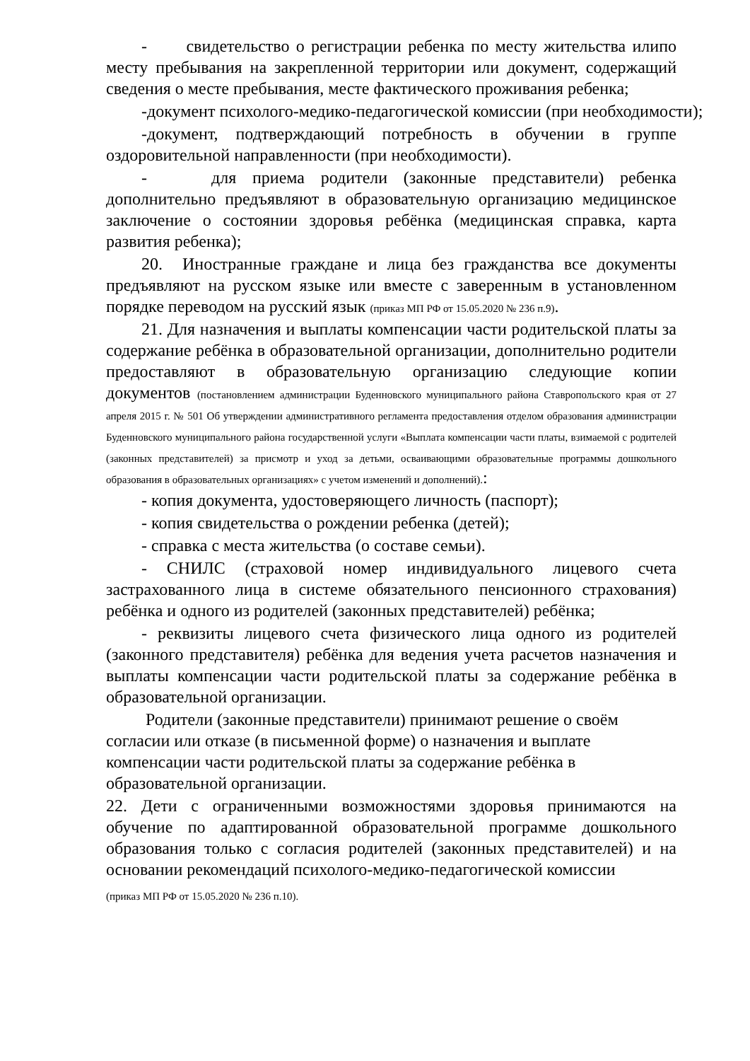- свидетельство о регистрации ребенка по месту жительства илипо месту пребывания на закрепленной территории или документ, содержащий сведения о месте пребывания, месте фактического проживания ребенка;
-документ психолого-медико-педагогической комиссии (при необходимости);
-документ, подтверждающий потребность в обучении в группе оздоровительной направленности (при необходимости).
- для приема родители (законные представители) ребенка дополнительно предъявляют в образовательную организацию медицинское заключение о состоянии здоровья ребёнка (медицинская справка, карта развития ребенка);
20. Иностранные граждане и лица без гражданства все документы предъявляют на русском языке или вместе с заверенным в установленном порядке переводом на русский язык (приказ МП РФ от 15.05.2020 № 236 п.9).
21. Для назначения и выплаты компенсации части родительской платы за содержание ребёнка в образовательной организации, дополнительно родители предоставляют в образовательную организацию следующие копии документов (постановлением администрации Буденновского муниципального района Ставропольского края от 27 апреля 2015 г. № 501 Об утверждении административного регламента предоставления отделом образования администрации Буденновского муниципального района государственной услуги «Выплата компенсации части платы, взимаемой с родителей (законных представителей) за присмотр и уход за детьми, осваивающими образовательные программы дошкольного образования в образовательных организациях» с учетом изменений и дополнений).:
- копия документа, удостоверяющего личность (паспорт);
- копия свидетельства о рождении ребенка (детей);
- справка с места жительства (о составе семьи).
- СНИЛС (страховой номер индивидуального лицевого счета застрахованного лица в системе обязательного пенсионного страхования) ребёнка и одного из родителей (законных представителей) ребёнка;
- реквизиты лицевого счета физического лица одного из родителей (законного представителя) ребёнка для ведения учета расчетов назначения и выплаты компенсации части родительской платы за содержание ребёнка в образовательной организации.
Родители (законные представители) принимают решение о своём согласии или отказе (в письменной форме) о назначения и выплате компенсации части родительской платы за содержание ребёнка в образовательной организации.
22. Дети с ограниченными возможностями здоровья принимаются на обучение по адаптированной образовательной программе дошкольного образования только с согласия родителей (законных представителей) и на основании рекомендаций психолого-медико-педагогической комиссии
(приказ МП РФ от 15.05.2020 № 236 п.10).